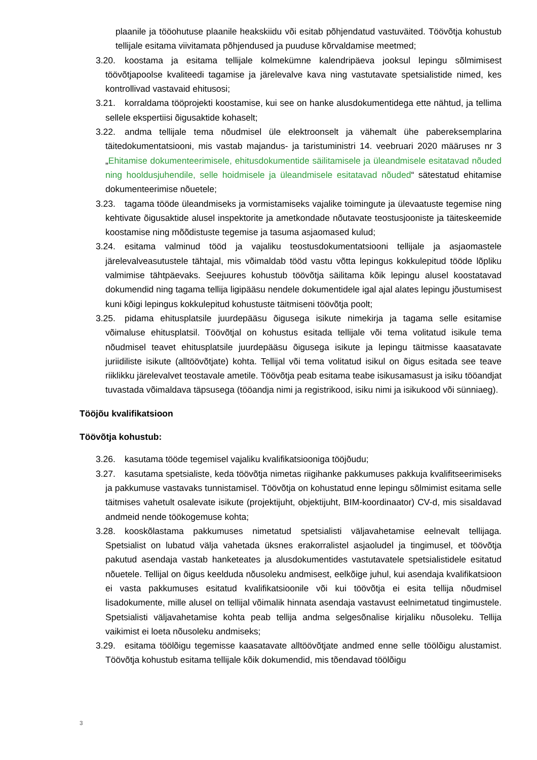plaanile ja tööohutuse plaanile heakskiidu või esitab põhjendatud vastuväited. Töövõtja kohustub tellijale esitama viivitamata põhjendused ja puuduse kõrvaldamise meetmed;
3.20. koostama ja esitama tellijale kolmekümne kalendripäeva jooksul lepingu sõlmimisest töövõtjapoolse kvaliteedi tagamise ja järelevalve kava ning vastutavate spetsialistide nimed, kes kontrollivad vastavaid ehitusosi;
3.21. korraldama tööprojekti koostamise, kui see on hanke alusdokumentidega ette nähtud, ja tellima sellele ekspertiisi õigusaktide kohaselt;
3.22. andma tellijale tema nõudmisel üle elektroonselt ja vähemalt ühe pabereksemplarina täitedokumentatsiooni, mis vastab majandus- ja taristuministri 14. veebruari 2020 määruses nr 3 „Ehitamise dokumenteerimisele, ehitusdokumentide säilitamisele ja üleandmisele esitatavad nõuded ning hooldusjuhendile, selle hoidmisele ja üleandmisele esitatavad nõuded“ sätestatud ehitamise dokumenteerimise nõuetele;
3.23. tagama tööde üleandmiseks ja vormistamiseks vajalike toimingute ja ülevaatuste tegemise ning kehtivate õigusaktide alusel inspektorite ja ametkondade nõutavate teostusjooniste ja täiteskeemide koostamise ning mõõdistuste tegemise ja tasuma asjaomased kulud;
3.24. esitama valminud tööd ja vajaliku teostusdokumentatsiooni tellijale ja asjaomastele järelevalveasutustele tähtajal, mis võimaldab tööd vastu võtta lepingus kokkulepitud tööde lõpliku valmimise tähtpäevaks. Seejuures kohustub töövõtja säilitama kõik lepingu alusel koostatavad dokumendid ning tagama tellija ligipääsu nendele dokumentidele igal ajal alates lepingu jõustumisest kuni kõigi lepingus kokkulepitud kohustuste täitmiseni töövõtja poolt;
3.25. pidama ehitusplatsile juurdepääsu õigusega isikute nimekirja ja tagama selle esitamise võimaluse ehitusplatsil. Töövõtjal on kohustus esitada tellijale või tema volitatud isikule tema nõudmisel teavet ehitusplatsile juurdepääsu õigusega isikute ja lepingu täitmisse kaasatavate juriidiliste isikute (alltöövõtjate) kohta. Tellijal või tema volitatud isikul on õigus esitada see teave riiklikku järelevalvet teostavale ametile. Töövõtja peab esitama teabe isikusamasust ja isiku tööandjat tuvastada võimaldava täpsusega (tööandja nimi ja registrikood, isiku nimi ja isikukood või sünniaeg).
Tööjõu kvalifikatsioon
Töövõtja kohustub:
3.26. kasutama tööde tegemisel vajaliku kvalifikatsiooniga tööjõudu;
3.27. kasutama spetsialiste, keda töövõtja nimetas riigihanke pakkumuses pakkuja kvalifitseerimiseks ja pakkumuse vastavaks tunnistamisel. Töövõtja on kohustatud enne lepingu sõlmimist esitama selle täitmises vahetult osalevate isikute (projektijuht, objektijuht, BIM-koordinaator) CV-d, mis sisaldavad andmeid nende töökogemuse kohta;
3.28. kooskõlastama pakkumuses nimetatud spetsialisti väljavahetamise eelnevalt tellijaga. Spetsialist on lubatud välja vahetada üksnes erakorralistel asjaoludel ja tingimusel, et töövõtja pakutud asendaja vastab hanketeates ja alusdokumentides vastutavatele spetsialistidele esitatud nõuetele. Tellijal on õigus keelduda nõusoleku andmisest, eelkõige juhul, kui asendaja kvalifikatsioon ei vasta pakkumuses esitatud kvalifikatsioonile või kui töövõtja ei esita tellija nõudmisel lisadokumente, mille alusel on tellijal võimalik hinnata asendaja vastavust eelnimetatud tingimustele. Spetsialisti väljavahetamise kohta peab tellija andma selgesõnalise kirjaliku nõusoleku. Tellija vaikimist ei loeta nõusoleku andmiseks;
3.29. esitama töölõigu tegemisse kaasatavate alltöövõtjate andmed enne selle töölõigu alustamist. Töövõtja kohustub esitama tellijale kõik dokumendid, mis tõendavad töölõigu
3